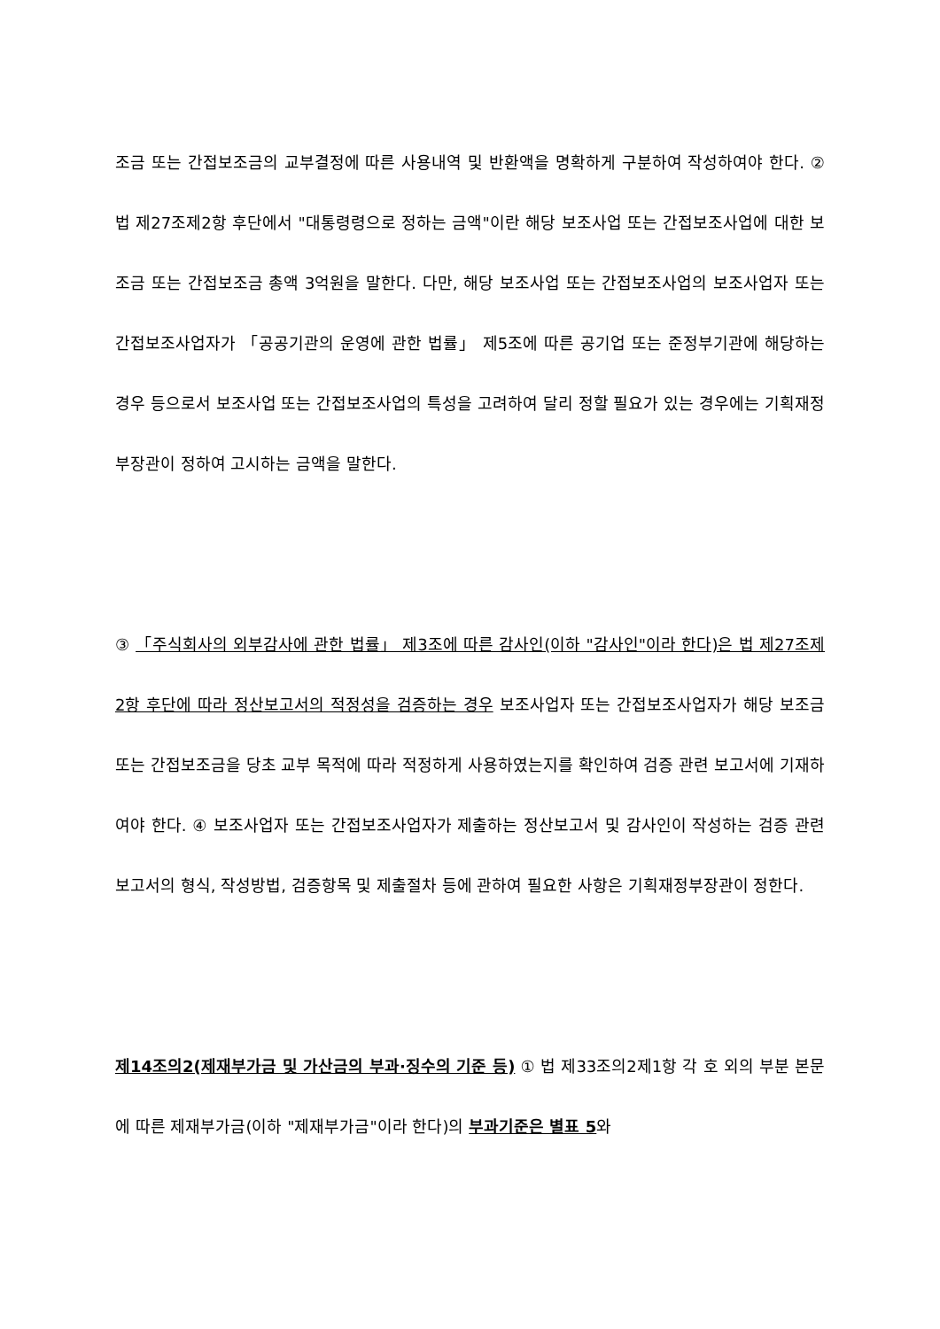조금 또는 간접보조금의 교부결정에 따른 사용내역 및 반환액을 명확하게 구분하여 작성하여야 한다. ② 법 제27조제2항 후단에서 "대통령령으로 정하는 금액"이란 해당 보조사업 또는 간접보조사업에 대한 보조금 또는 간접보조금 총액 3억원을 말한다. 다만, 해당 보조사업 또는 간접보조사업의 보조사업자 또는 간접보조사업자가 「공공기관의 운영에 관한 법률」 제5조에 따른 공기업 또는 준정부기관에 해당하는 경우 등으로서 보조사업 또는 간접보조사업의 특성을 고려하여 달리 정할 필요가 있는 경우에는 기획재정부장관이 정하여 고시하는 금액을 말한다.
③ 「주식회사의 외부감사에 관한 법률」 제3조에 따른 감사인(이하 "감사인"이라 한다)은 법 제27조제2항 후단에 따라 정산보고서의 적정성을 검증하는 경우 보조사업자 또는 간접보조사업자가 해당 보조금 또는 간접보조금을 당초 교부 목적에 따라 적정하게 사용하였는지를 확인하여 검증 관련 보고서에 기재하여야 한다. ④ 보조사업자 또는 간접보조사업자가 제출하는 정산보고서 및 감사인이 작성하는 검증 관련 보고서의 형식, 작성방법, 검증항목 및 제출절차 등에 관하여 필요한 사항은 기획재정부장관이 정한다.
제14조의2(제재부가금 및 가산금의 부과·징수의 기준 등) ① 법 제33조의2제1항 각 호 외의 부분 본문에 따른 제재부가금(이하 "제재부가금"이라 한다)의 부과기준은 별표 5와